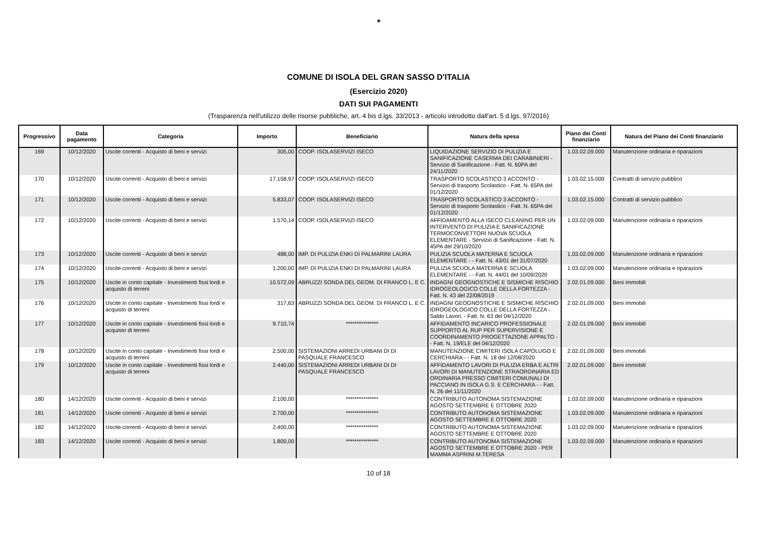❖
COMUNE DI ISOLA DEL GRAN SASSO D'ITALIA
(Esercizio 2020)
DATI SUI PAGAMENTI
(Trasparenza nell'utilizzo delle risorse pubbliche, art. 4 bis d.lgs. 33/2013 - articolo introdotto dall'art. 5 d.lgs. 97/2016)
| Progressivo | Data pagamento | Categoria | Importo | Beneficiario | Natura della spesa | Piano dei Conti finanziario | Natura del Piano dei Conti finanziario |
| --- | --- | --- | --- | --- | --- | --- | --- |
| 169 | 10/12/2020 | Uscite correnti - Acquisto di beni e servizi | 305,00 | COOP. ISOLASERVIZI ISECO | LIQUIDAZIONE SERVIZIO DI PULIZIA E SANIFICAZIONE CASERMA DEI CARABINIERI - Servizio di Sanificazione - Fatt. N. 60PA del 24/11/2020 | 1.03.02.09.000 | Manutenzione ordinaria e riparazioni |
| 170 | 10/12/2020 | Uscite correnti - Acquisto di beni e servizi | 17.158,97 | COOP. ISOLASERVIZI ISECO | TRASPORTO SCOLASTICO 3 ACCONTO - Servizio di trasporto Scolastico - Fatt. N. 65PA del 01/12/2020 | 1.03.02.15.000 | Contratti di servizio pubblico |
| 171 | 10/12/2020 | Uscite correnti - Acquisto di beni e servizi | 5.833,07 | COOP. ISOLASERVIZI ISECO | TRASPORTO SCOLASTICO 3 ACCONTO - Servizio di trasporto Scolastico - Fatt. N. 65PA del 01/12/2020 | 1.03.02.15.000 | Contratti di servizio pubblico |
| 172 | 10/12/2020 | Uscite correnti - Acquisto di beni e servizi | 1.570,14 | COOP. ISOLASERVIZI ISECO | AFFIDAMENTO ALLA ISECO CLEANING PER UN INTERVENTO DI PULIZIA E SANIFICAZIONE TERMOCONVETTORI NUOVA SCUOLA ELEMENTARE - Servizio di Sanificazione - Fatt. N. 45PA del 29/10/2020 | 1.03.02.09.000 | Manutenzione ordinaria e riparazioni |
| 173 | 10/12/2020 | Uscite correnti - Acquisto di beni e servizi | 488,00 | IMP. DI PULIZIA ENKI DI PALMARINI LAURA | PULIZIA SCUOLA MATERNA E SCUOLA ELEMENTARE - - Fatt. N. 43/01 del 31/07/2020 | 1.03.02.09.000 | Manutenzione ordinaria e riparazioni |
| 174 | 10/12/2020 | Uscite correnti - Acquisto di beni e servizi | 1.200,00 | IMP. DI PULIZIA ENKI DI PALMARINI LAURA | PULIZIA SCUOLA MATERNA E SCUOLA ELEMENTARE - - Fatt. N. 44/01 del 10/09/2020 | 1.03.02.09.000 | Manutenzione ordinaria e riparazioni |
| 175 | 10/12/2020 | Uscite in conto capitale - Investimenti fissi lordi e acquisto di terreni | 10.572,09 | ABRUZZI SONDA DEL GEOM. DI FRANCO L. E C. | INDAGNI GEOGNOSTICHE E SISMICHE RISCHIO IDROGEOLOGICO COLLE DELLA FORTEZZA - Fatt. N. 43 del 22/08/2019 | 2.02.01.09.000 | Beni immobili |
| 176 | 10/12/2020 | Uscite in conto capitale - Investimenti fissi lordi e acquisto di terreni | 317,63 | ABRUZZI SONDA DEL GEOM. DI FRANCO L. E C. | INDAGNI GEOGNOSTICHE E SISMICHE RISCHIO IDROGEOLOGICO COLLE DELLA FORTEZZA - Saldo Lavori. - Fatt. N. 63 del 04/12/2020 | 2.02.01.09.000 | Beni immobili |
| 177 | 10/12/2020 | Uscite in conto capitale - Investimenti fissi lordi e acquisto di terreni | 9.710,74 | *************** | AFFIDAMENTO INCARICO PROFESSIONALE SUPPORTO AL RUP PER SUPERVISIONE E COORDINAMENTO PROGETTAZIONE APPALTO - - Fatt. N. 19/ELE del 04/12/2020 | 2.02.01.09.000 | Beni immobili |
| 178 | 10/12/2020 | Uscite in conto capitale - Investimenti fissi lordi e acquisto di terreni | 2.500,00 | SISTEMAZIONI ARREDI URBANI DI DI PASQUALE FRANCESCO | MANUTENZIONE CIMITERI ISOLA CAPOLUGO E CERCHIARA - - Fatt. N. 18 del 12/08/2020 | 2.02.01.09.000 | Beni immobili |
| 179 | 10/12/2020 | Uscite in conto capitale - Investimenti fissi lordi e acquisto di terreni | 2.440,00 | SISTEMAZIONI ARREDI URBANI DI DI PASQUALE FRANCESCO | AFFIDAMENTO LAVORI DI PULIZIA ERBA E ALTRI LAVORI DI MANUTENZIONE STRAORDINARIA ED ORDINARIA PRESSO CIMITERI COMUNALI DI PACCIANO IN ISOLA G.S. E CERCHIARA - - Fatt. N. 26 del 11/11/2020 | 2.02.01.09.000 | Beni immobili |
| 180 | 14/12/2020 | Uscite correnti - Acquisto di beni e servizi | 2.100,00 | *************** | CONTRIBUTO AUTONOMA SISTEMAZIONE AGOSTO SETTEMBRE E OTTOBRE 2020 | 1.03.02.09.000 | Manutenzione ordinaria e riparazioni |
| 181 | 14/12/2020 | Uscite correnti - Acquisto di beni e servizi | 2.700,00 | *************** | CONTRIBUTO AUTONOMA SISTEMAZIONE AGOSTO SETTEMBRE E OTTOBRE 2020 | 1.03.02.09.000 | Manutenzione ordinaria e riparazioni |
| 182 | 14/12/2020 | Uscite correnti - Acquisto di beni e servizi | 2.400,00 | *************** | CONTRIBUTO AUTONOMA SISTEMAZIONE AGOSTO SETTEMBRE E OTTOBRE 2020 | 1.03.02.09.000 | Manutenzione ordinaria e riparazioni |
| 183 | 14/12/2020 | Uscite correnti - Acquisto di beni e servizi | 1.800,00 | *************** | CONTRIBUTO AUTONOMA SISTEMAZIONE AGOSTO SETTEMBRE E OTTOBRE 2020 - PER MAMMA ASPRINI M.TERESA | 1.03.02.09.000 | Manutenzione ordinaria e riparazioni |
10 of 18